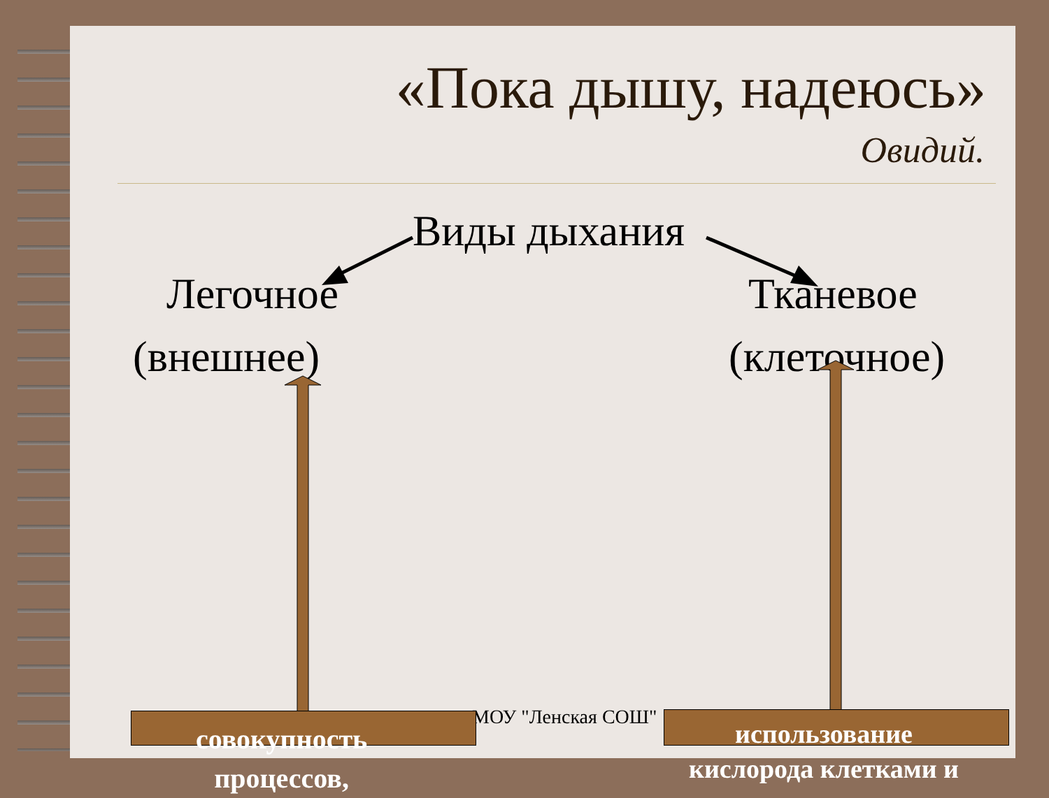«Пока дышу, надеюсь»
Овидий.
Виды дыхания
Легочное
(внешнее)
Тканевое
(клеточное)
МОУ "Ленская СОШ"
совокупность
процессов,
использование
кислорода клетками и